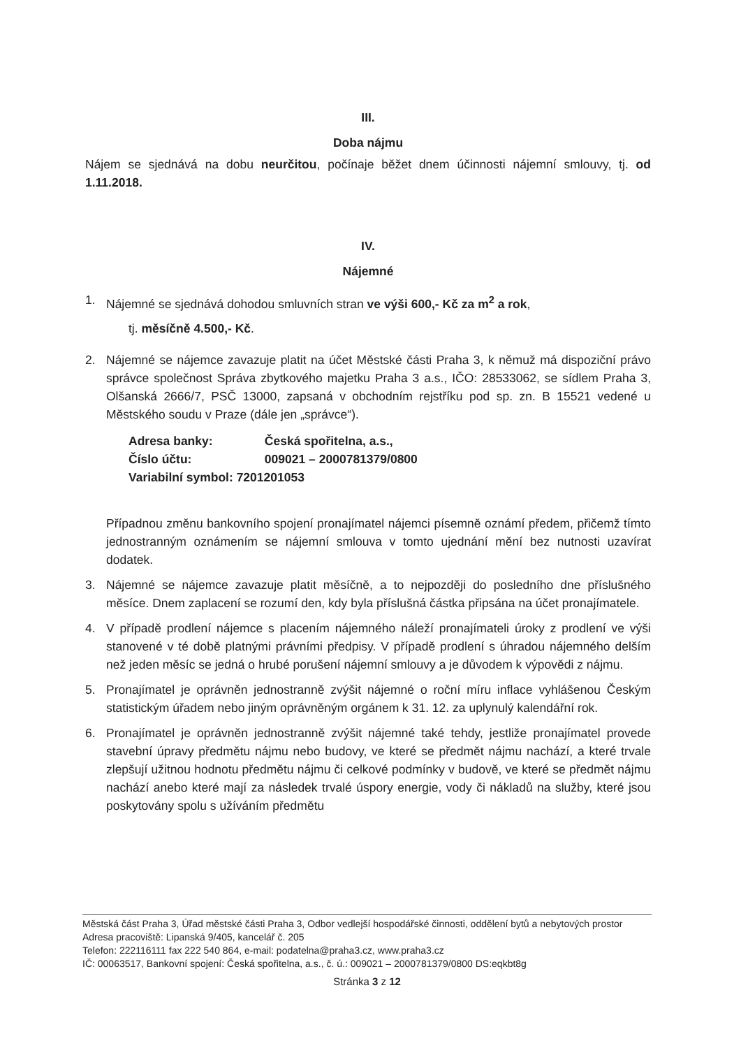III.
Doba nájmu
Nájem se sjednává na dobu neurčitou, počínaje běžet dnem účinnosti nájemní smlouvy, tj. od 1.11.2018.
IV.
Nájemné
1. Nájemné se sjednává dohodou smluvních stran ve výši 600,- Kč za m<sup>2</sup> a rok,
tj. měsíčně 4.500,- Kč.
2. Nájemné se nájemce zavazuje platit na účet Městské části Praha 3, k němuž má dispoziční právo správce společnost Správa zbytkového majetku Praha 3 a.s., IČO: 28533062, se sídlem Praha 3, Olšanská 2666/7, PSČ 13000, zapsaná v obchodním rejstříku pod sp. zn. B 15521 vedené u Městského soudu v Praze (dále jen „správce“).
Adresa banky: Česká spořitelna, a.s.,
Číslo účtu: 009021 – 2000781379/0800
Variabilní symbol: 7201201053
Případnou změnu bankovního spojení pronajímatel nájemci písemně oznámí předem, přičemž tímto jednostranným oznámením se nájemní smlouva v tomto ujednání mění bez nutnosti uzavírat dodatek.
3. Nájemné se nájemce zavazuje platit měsíčně, a to nejpozději do posledního dne příslušného měsíce. Dnem zaplacení se rozumí den, kdy byla příslušná částka připsána na účet pronajímatele.
4. V případě prodlení nájemce s placením nájemného náleží pronajímateli úroky z prodlení ve výši stanovené v té době platnými právními předpisy. V případě prodlení s úhradou nájemného delším než jeden měsíc se jedná o hrubé porušení nájemní smlouvy a je důvodem k výpovědi z nájmu.
5. Pronajímatel je oprávněn jednostranně zvýšit nájemné o roční míru inflace vyhlášenou Českým statistickým úřadem nebo jiným oprávněným orgánem k 31. 12. za uplynulý kalendářní rok.
6. Pronajímatel je oprávněn jednostranně zvýšit nájemné také tehdy, jestliže pronajímatel provede stavební úpravy předmětu nájmu nebo budovy, ve které se předmět nájmu nachází, a které trvale zlepšují užitnou hodnotu předmětu nájmu či celkové podmínky v budově, ve které se předmět nájmu nachází anebo které mají za následek trvalé úspory energie, vody či nákladů na služby, které jsou poskytovány spolu s užíváním předmětu
Městská část Praha 3, Úřad městské části Praha 3, Odbor vedlejší hospodářské činnosti, oddělení bytů a nebytových prostor
Adresa pracoviště: Lipanská 9/405, kancelář č. 205
Telefon: 222116111 fax 222 540 864, e-mail: podatelna@praha3.cz, www.praha3.cz
IČ: 00063517, Bankovní spojení: Česká spořitelna, a.s., č. ú.: 009021 – 2000781379/0800 DS:eqkbt8g
Stránka 3 z 12